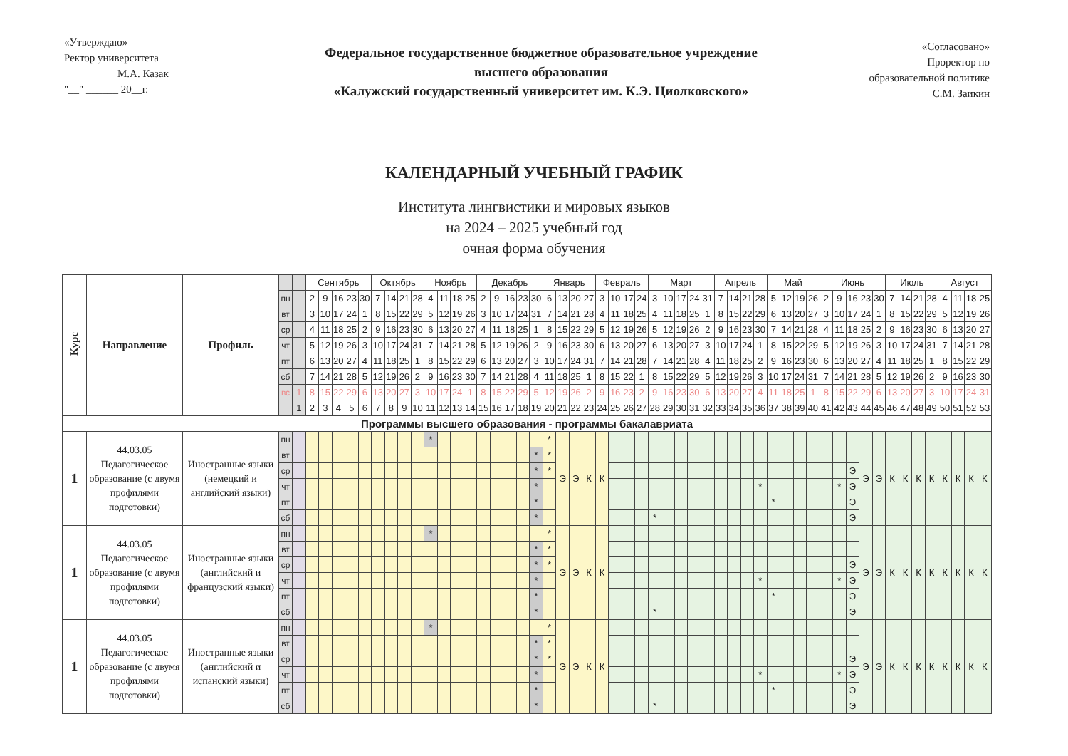«Утверждаю»
Ректор университета
__________М.А. Казак
"__" ______ 20__г.
Федеральное государственное бюджетное образовательное учреждение
высшего образования
«Калужский государственный университет им. К.Э. Циолковского»
«Согласовано»
Проректор по
образовательной политике
__________С.М. Заикин
КАЛЕНДАРНЫЙ УЧЕБНЫЙ ГРАФИК
Института лингвистики и мировых языков
на 2024 – 2025 учебный год
очная форма обучения
| Курс | Направление | Профиль | | | Сентябрь | | | | | Октябрь | | | | Ноябрь | | | | Декабрь | | | | | Январь | | | | Февраль | | | | Март | | | | | Апрель | | | | Май | | | | Июнь | | | | | Июль | | | | Август | | | |
| --- | --- | --- | --- | --- | --- | --- | --- | --- | --- | --- | --- | --- | --- | --- | --- | --- | --- | --- | --- | --- | --- | --- | --- | --- | --- | --- | --- | --- | --- | --- | --- | --- | --- | --- | --- | --- | --- | --- | --- | --- | --- | --- | --- | --- | --- | --- | --- | --- | --- | --- | --- | --- | --- | --- | --- | --- |
| | | | пн | | 2 | 9 | 16 | 23 | 30 | 7 | 14 | 21 | 28 | 4 | 11 | 18 | 25 | 2 | 9 | 16 | 23 | 30 | 6 | 13 | 20 | 27 | 3 | 10 | 17 | 24 | 3 | 10 | 17 | 24 | 31 | 7 | 14 | 21 | 28 | 5 | 12 | 19 | 26 | 2 | 9 | 16 | 23 | 30 | 7 | 14 | 21 | 28 | 4 | 11 | 18 | 25 |
| | | | вт | | 3 | 10 | 17 | 24 | 1 | 8 | 15 | 22 | 29 | 5 | 12 | 19 | 26 | 3 | 10 | 17 | 24 | 31 | 7 | 14 | 21 | 28 | 4 | 11 | 18 | 25 | 4 | 11 | 18 | 25 | 1 | 8 | 15 | 22 | 29 | 6 | 13 | 20 | 27 | 3 | 10 | 17 | 24 | 1 | 8 | 15 | 22 | 29 | 5 | 12 | 19 | 26 |
| | | | ср | | 4 | 11 | 18 | 25 | 2 | 9 | 16 | 23 | 30 | 6 | 13 | 20 | 27 | 4 | 11 | 18 | 25 | 1 | 8 | 15 | 22 | 29 | 5 | 12 | 19 | 26 | 5 | 12 | 19 | 26 | 2 | 9 | 16 | 23 | 30 | 7 | 14 | 21 | 28 | 4 | 11 | 18 | 25 | 2 | 9 | 16 | 23 | 30 | 6 | 13 | 20 | 27 |
| | | | чт | | 5 | 12 | 19 | 26 | 3 | 10 | 17 | 24 | 31 | 7 | 14 | 21 | 28 | 5 | 12 | 19 | 26 | 2 | 9 | 16 | 23 | 30 | 6 | 13 | 20 | 27 | 6 | 13 | 20 | 27 | 3 | 10 | 17 | 24 | 1 | 8 | 15 | 22 | 29 | 5 | 12 | 19 | 26 | 3 | 10 | 17 | 24 | 31 | 7 | 14 | 21 | 28 |
| | | | пт | | 6 | 13 | 20 | 27 | 4 | 11 | 18 | 25 | 1 | 8 | 15 | 22 | 29 | 6 | 13 | 20 | 27 | 3 | 10 | 17 | 24 | 31 | 7 | 14 | 21 | 28 | 7 | 14 | 21 | 28 | 4 | 11 | 18 | 25 | 2 | 9 | 16 | 23 | 30 | 6 | 13 | 20 | 27 | 4 | 11 | 18 | 25 | 1 | 8 | 15 | 22 | 29 |
| | | | сб | | 7 | 14 | 21 | 28 | 5 | 12 | 19 | 26 | 2 | 9 | 16 | 23 | 30 | 7 | 14 | 21 | 28 | 4 | 11 | 18 | 25 | 1 | 8 | 15 | 22 | 1 | 8 | 15 | 22 | 29 | 5 | 12 | 19 | 26 | 3 | 10 | 17 | 24 | 31 | 7 | 14 | 21 | 28 | 5 | 12 | 19 | 26 | 2 | 9 | 16 | 23 | 30 |
| | | | вс | 1 | 8 | 15 | 22 | 29 | 6 | 13 | 20 | 27 | 3 | 10 | 17 | 24 | 1 | 8 | 15 | 22 | 29 | 5 | 12 | 19 | 26 | 2 | 9 | 16 | 23 | 2 | 9 | 16 | 23 | 30 | 6 | 13 | 20 | 27 | 4 | 11 | 18 | 25 | 1 | 8 | 15 | 22 | 29 | 6 | 13 | 20 | 27 | 3 | 10 | 17 | 24 | 31 |
| | | | | 1 | 2 | 3 | 4 | 5 | 6 | 7 | 8 | 9 | 10 | 11 | 12 | 13 | 14 | 15 | 16 | 17 | 18 | 19 | 20 | 21 | 22 | 23 | 24 | 25 | 26 | 27 | 28 | 29 | 30 | 31 | 32 | 33 | 34 | 35 | 36 | 37 | 38 | 39 | 40 | 41 | 42 | 43 | 44 | 45 | 46 | 47 | 48 | 49 | 50 | 51 | 52 | 53 |
| Программы высшего образования - программы бакалавриата | | | | | | | | | | | | | | | | | | | | | | | | | | | | | | | | | | | | | | | | | | | | | | | | | | | | | | | | |
| 1 | 44.03.05 Педагогическое образование (с двумя профилями подготовки) | Иностранные языки (немецкий и английский языки) | пн | | | | | | | | | | | * | | | | | | | | | * | Э | Э | К | К | | | | | | | | | | | | | | | | | | | | Э | Э | К | К | К | К | К | К | К | К |
| | | | вт | | | | | | | | | | | | | | | | | | | * | * | | | | | | | | | | | | | | | | | | | | | | | | | | | | | | | | | |
| | | | ср | | | | | | | | | | | | | | | | | | | * | * | | | | | | | | | | | | | | | | | | | | | | | Э | | | | | | | | | | |
| | | | чт | | | | | | | | | | | | | | | | | | | * | | | | | | | | | | | | | | | | | * | | | | | | * | Э | | | | | | | | | | |
| | | | пт | | | | | | | | | | | | | | | | | | | * | | | | | | | | | | | | | | | | | | * | | | | | | Э | | | | | | | | | | |
| | | | сб | | | | | | | | | | | | | | | | | | | * | | | | | | | | | * | | | | | | | | | | | | | | | Э | | | | | | | | | | |
| 1 | 44.03.05 Педагогическое образование (с двумя профилями подготовки) | Иностранные языки (английский и французский языки) | пн | | | | | | | | | | | * | | | | | | | | | * | Э | Э | К | К | | | | | | | | | | | | | | | | | | | | Э | Э | К | К | К | К | К | К | К | К |
| | | | вт | | | | | | | | | | | | | | | | | | | * | * | | | | | | | | | | | | | | | | | | | | | | | | | | | | | | | | | |
| | | | ср | | | | | | | | | | | | | | | | | | | * | * | | | | | | | | | | | | | | | | | | | | | | | Э | | | | | | | | | | |
| | | | чт | | | | | | | | | | | | | | | | | | | * | | | | | | | | | | | | | | | | | * | | | | | | * | Э | | | | | | | | | | |
| | | | пт | | | | | | | | | | | | | | | | | | | * | | | | | | | | | | | | | | | | | | * | | | | | | Э | | | | | | | | | | |
| | | | сб | | | | | | | | | | | | | | | | | | | * | | | | | | | | | * | | | | | | | | | | | | | | | Э | | | | | | | | | | |
| 1 | 44.03.05 Педагогическое образование (с двумя профилями подготовки) | Иностранные языки (английский и испанский языки) | пн | | | | | | | | | | | * | | | | | | | | | * | Э | Э | К | К | | | | | | | | | | | | | | | | | | | | Э | Э | К | К | К | К | К | К | К | К |
| | | | вт | | | | | | | | | | | | | | | | | | | * | * | | | | | | | | | | | | | | | | | | | | | | | | | | | | | | | | | |
| | | | ср | | | | | | | | | | | | | | | | | | | * | * | | | | | | | | | | | | | | | | | | | | | | | Э | | | | | | | | | | |
| | | | чт | | | | | | | | | | | | | | | | | | | * | | | | | | | | | | | | | | | | | * | | | | | | * | Э | | | | | | | | | | |
| | | | пт | | | | | | | | | | | | | | | | | | | * | | | | | | | | | | | | | | | | | | * | | | | | | Э | | | | | | | | | | |
| | | | сб | | | | | | | | | | | | | | | | | | | * | | | | | | | | | * | | | | | | | | | | | | | | | Э | | | | | | | | | | |